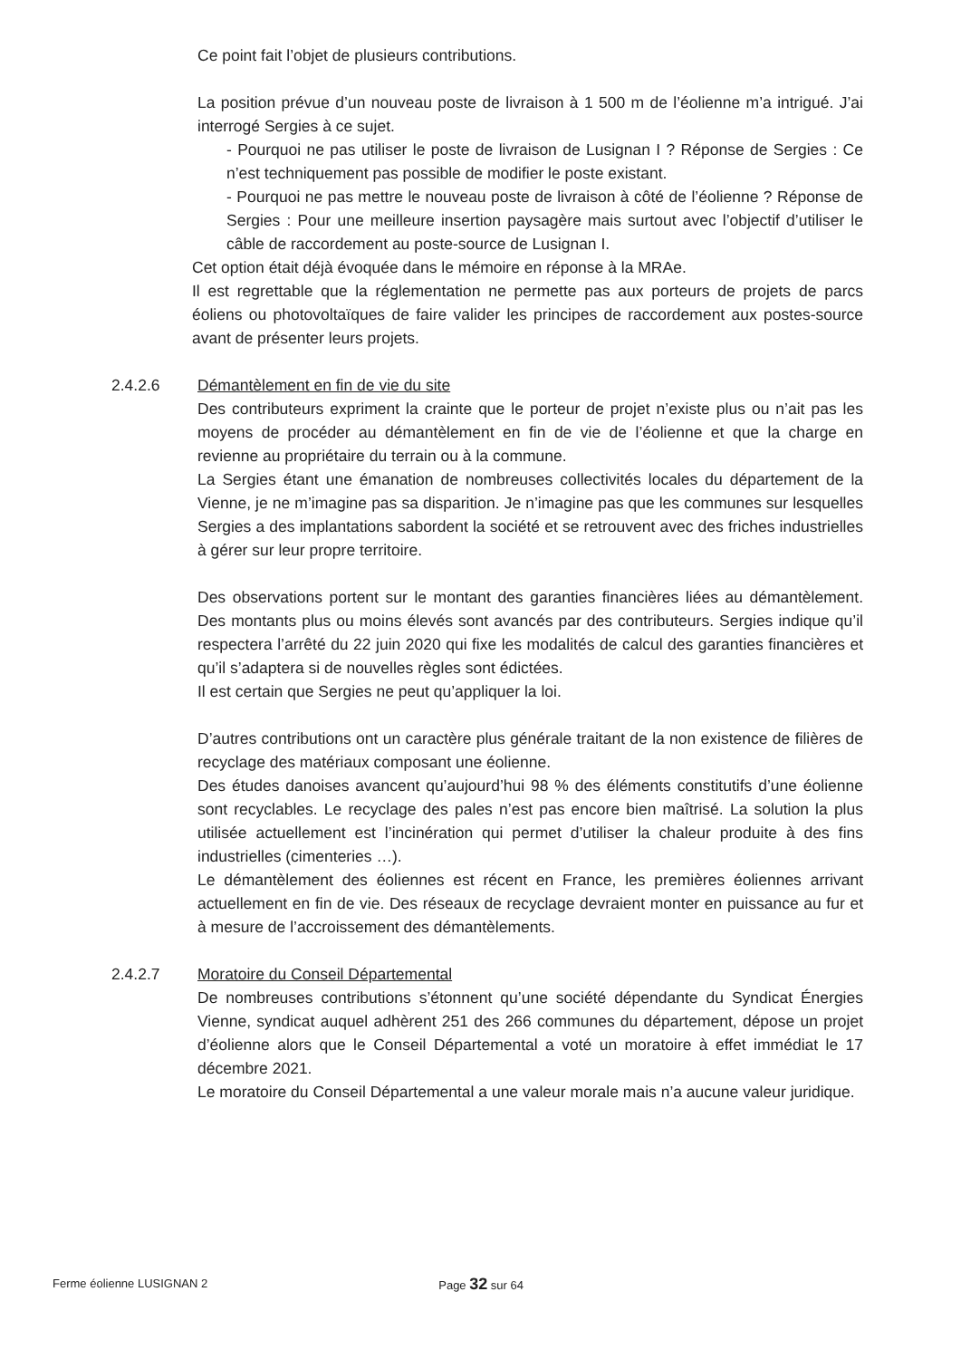Ce point fait l’objet de plusieurs contributions.
La position prévue d’un nouveau poste de livraison à 1 500 m de l’éolienne m’a intrigué. J’ai interrogé Sergies à ce sujet.
- Pourquoi ne pas utiliser le poste de livraison de Lusignan I ? Réponse de Sergies : Ce n’est techniquement pas possible de modifier le poste existant.
- Pourquoi ne pas mettre le nouveau poste de livraison à côté de l’éolienne ? Réponse de Sergies : Pour une meilleure insertion paysagère mais surtout avec l’objectif d’utiliser le câble de raccordement au poste-source de Lusignan I.
Cet option était déjà évoquée dans le mémoire en réponse à la MRAe.
Il est regrettable que la réglementation ne permette pas aux porteurs de projets de parcs éoliens ou photovoltaïques de faire valider les principes de raccordement aux postes-source avant de présenter leurs projets.
2.4.2.6 Démantèlement en fin de vie du site
Des contributeurs expriment la crainte que le porteur de projet n’existe plus ou n’ait pas les moyens de procéder au démantèlement en fin de vie de l’éolienne et que la charge en revienne au propriétaire du terrain ou à la commune.
La Sergies étant une émanation de nombreuses collectivités locales du département de la Vienne, je ne m’imagine pas sa disparition. Je n’imagine pas que les communes sur lesquelles Sergies a des implantations sabordent la société et se retrouvent avec des friches industrielles à gérer sur leur propre territoire.
Des observations portent sur le montant des garanties financières liées au démantèlement. Des montants plus ou moins élevés sont avancés par des contributeurs. Sergies indique qu’il respectera l’arrêté du 22 juin 2020 qui fixe les modalités de calcul des garanties financières et qu’il s’adaptera si de nouvelles règles sont édictées.
Il est certain que Sergies ne peut qu’appliquer la loi.
D’autres contributions ont un caractère plus générale traitant de la non existence de filières de recyclage des matériaux composant une éolienne.
Des études danoises avancent qu’aujourd’hui 98 % des éléments constitutifs d’une éolienne sont recyclables. Le recyclage des pales n’est pas encore bien maîtrisé. La solution la plus utilisée actuellement est l’incinération qui permet d’utiliser la chaleur produite à des fins industrielles (cimenteries …).
Le démantèlement des éoliennes est récent en France, les premières éoliennes arrivant actuellement en fin de vie. Des réseaux de recyclage devraient monter en puissance au fur et à mesure de l’accroissement des démantèlements.
2.4.2.7 Moratoire du Conseil Départemental
De nombreuses contributions s’étonnent qu’une société dépendante du Syndicat Énergies Vienne, syndicat auquel adhèrent 251 des 266 communes du département, dépose un projet d’éolienne alors que le Conseil Départemental a voté un moratoire à effet immédiat le 17 décembre 2021.
Le moratoire du Conseil Départemental a une valeur morale mais n’a aucune valeur juridique.
Ferme éolienne LUSIGNAN 2 Page 32 sur 64